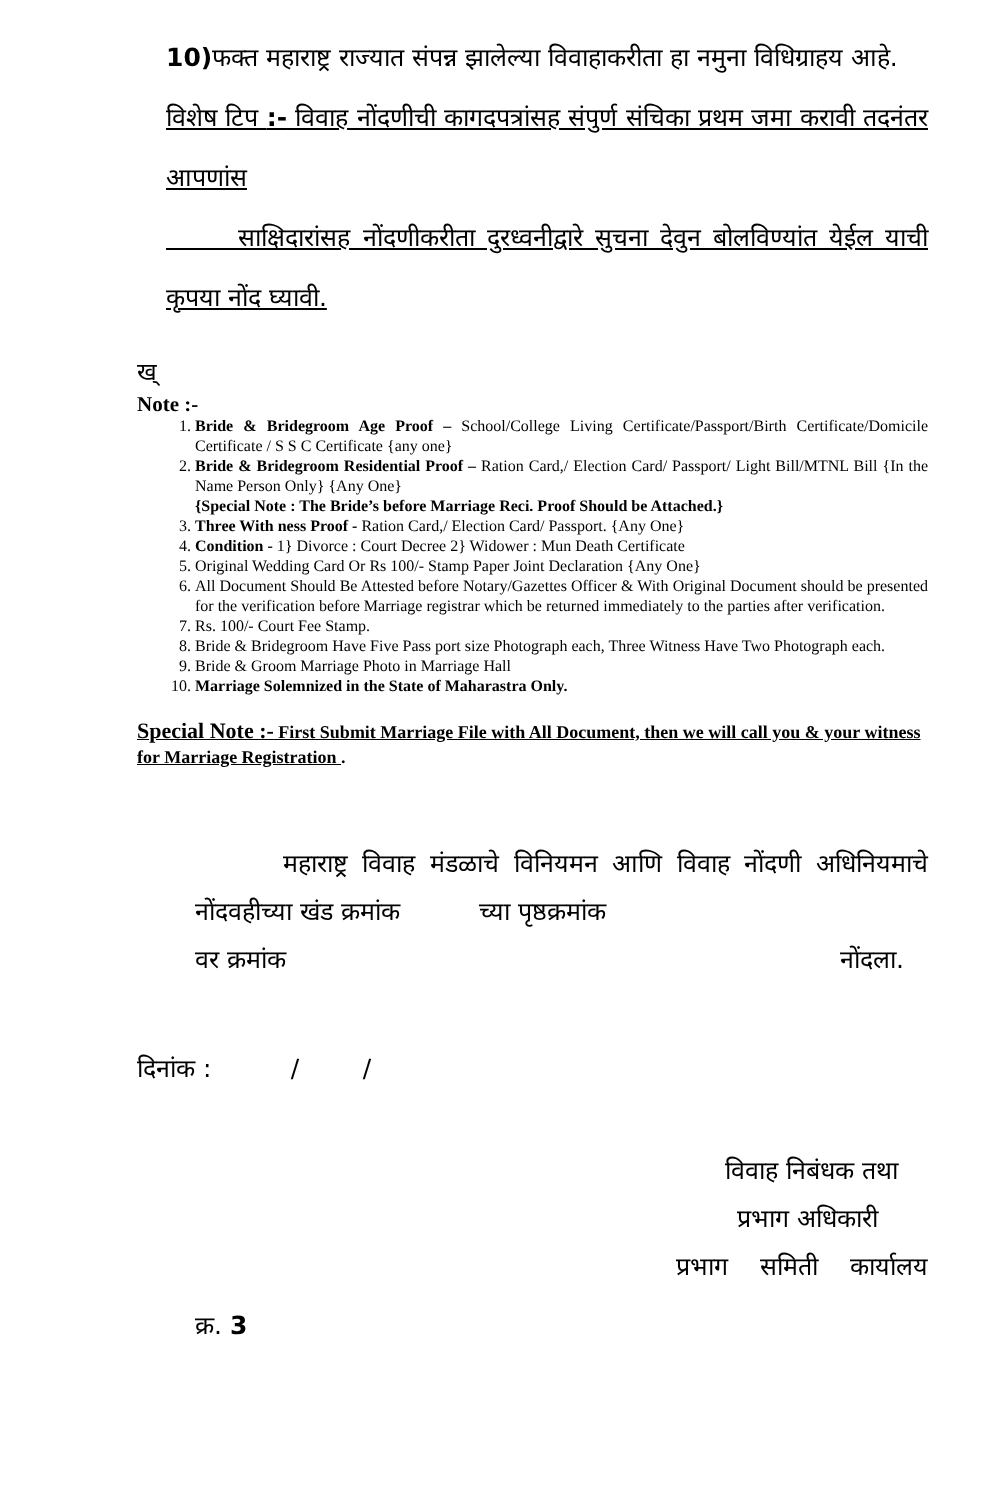10) फक्त महाराष्ट्र राज्यात संपन्न झालेल्या विवाहाकरीता हा नमुना विधिग्राहय आहे.
विशेष टिप :- विवाह नोंदणीची कागदपत्रांसह संपुर्ण संचिका प्रथम जमा करावी तदनंतर आपणांस
साक्षिदारांसह नोंदणीकरीता दुरध्वनीद्वारे सुचना देवुन बोलविण्यांत येईल याची कृपया नोंद घ्यावी.
ख्
Note :-
1. Bride & Bridegroom Age Proof – School/College Living Certificate/Passport/Birth Certificate/Domicile Certificate / S S C Certificate {any one}
2. Bride & Bridegroom Residential Proof – Ration Card,/ Election Card/ Passport/ Light Bill/MTNL Bill {In the Name Person Only} {Any One}
{Special Note : The Bride’s before Marriage Reci. Proof Should be Attached.}
3. Three With ness Proof - Ration Card,/ Election Card/ Passport. {Any One}
4. Condition - 1} Divorce : Court Decree 2} Widower : Mun Death Certificate
5. Original Wedding Card Or Rs 100/- Stamp Paper Joint Declaration {Any One}
6. All Document Should Be Attested before Notary/Gazettes Officer & With Original Document should be presented for the verification before Marriage registrar which be returned immediately to the parties after verification.
7. Rs. 100/- Court Fee Stamp.
8. Bride & Bridegroom Have Five Pass port size Photograph each, Three Witness Have Two Photograph each.
9. Bride & Groom Marriage Photo in Marriage Hall
10. Marriage Solemnized in the State of Maharastra Only.
Special Note :- First Submit Marriage File with All Document, then we will call you & your witness for Marriage Registration .
महाराष्ट्र विवाह मंडळाचे विनियमन आणि विवाह नोंदणी अधिनियमाचे नोंदवहीच्या खंड क्रमांक च्या पृष्ठक्रमांक
वर क्रमांक नोंदला.
दिनांक : / /
विवाह निबंधक तथा
प्रभाग अधिकारी
प्रभाग समिती कार्यालय
क्र. 3